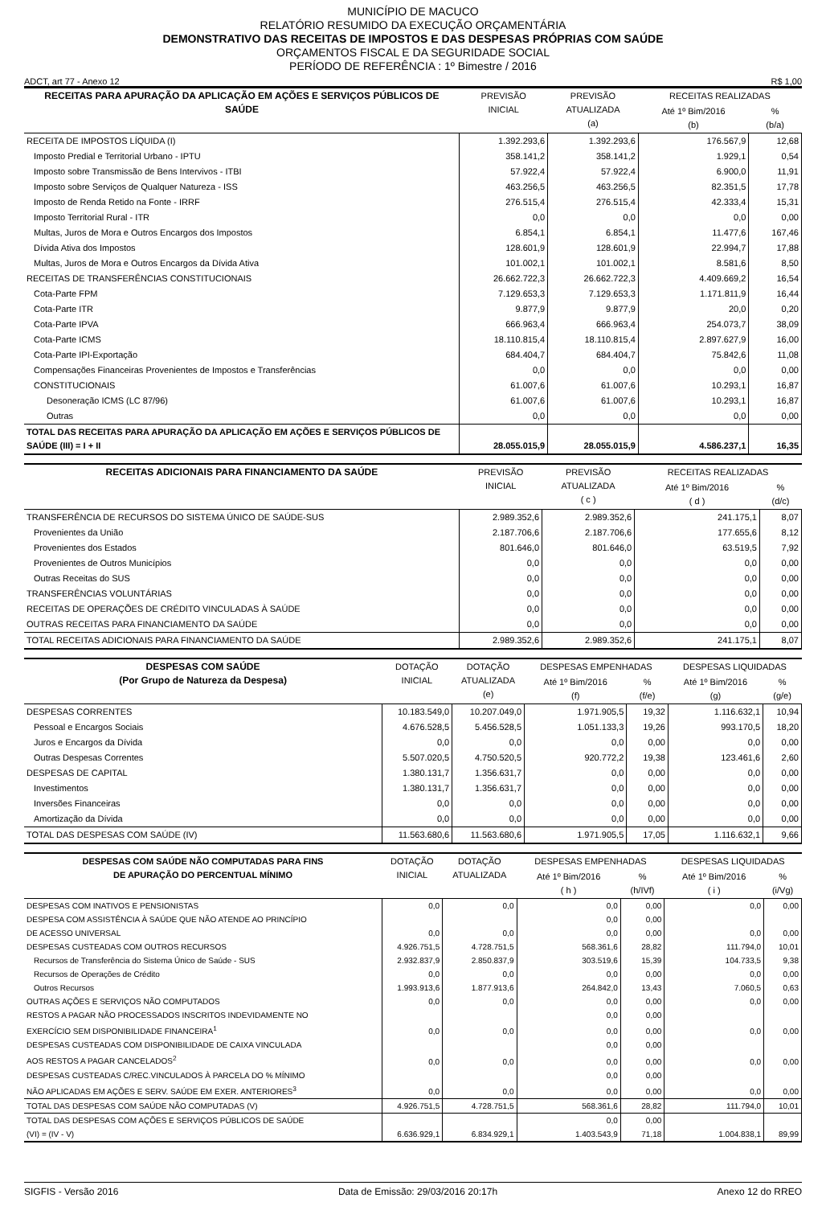MUNICÍPIO DE MACUCO
RELATÓRIO RESUMIDO DA EXECUÇÃO ORÇAMENTÁRIA
DEMONSTRATIVO DAS RECEITAS DE IMPOSTOS E DAS DESPESAS PRÓPRIAS COM SAÚDE
ORÇAMENTOS FISCAL E DA SEGURIDADE SOCIAL
PERÍODO DE REFERÊNCIA : 1º Bimestre / 2016
ADCT, art 77 - Anexo 12 R$ 1,00
| RECEITAS PARA APURAÇÃO DA APLICAÇÃO EM AÇÕES E SERVIÇOS PÚBLICOS DE SAÚDE | PREVISÃO INICIAL | PREVISÃO ATUALIZADA (a) | RECEITAS REALIZADAS | |
| --- | --- | --- | --- | --- |
| | | | Até 1º Bim/2016 (b) | % (b/a) |
| RECEITA DE IMPOSTOS LÍQUIDA (I) | 1.392.293,6 | 1.392.293,6 | 176.567,9 | 12,68 |
| Imposto Predial e Territorial Urbano - IPTU | 358.141,2 | 358.141,2 | 1.929,1 | 0,54 |
| Imposto sobre Transmissão de Bens Intervivos - ITBI | 57.922,4 | 57.922,4 | 6.900,0 | 11,91 |
| Imposto sobre Serviços de Qualquer Natureza - ISS | 463.256,5 | 463.256,5 | 82.351,5 | 17,78 |
| Imposto de Renda Retido na Fonte - IRRF | 276.515,4 | 276.515,4 | 42.333,4 | 15,31 |
| Imposto Territorial Rural - ITR | 0,0 | 0,0 | 0,0 | 0,00 |
| Multas, Juros de Mora e Outros Encargos dos Impostos | 6.854,1 | 6.854,1 | 11.477,6 | 167,46 |
| Dívida Ativa dos Impostos | 128.601,9 | 128.601,9 | 22.994,7 | 17,88 |
| Multas, Juros de Mora e Outros Encargos da Dívida Ativa | 101.002,1 | 101.002,1 | 8.581,6 | 8,50 |
| RECEITAS DE TRANSFERÊNCIAS CONSTITUCIONAIS | 26.662.722,3 | 26.662.722,3 | 4.409.669,2 | 16,54 |
| Cota-Parte FPM | 7.129.653,3 | 7.129.653,3 | 1.171.811,9 | 16,44 |
| Cota-Parte ITR | 9.877,9 | 9.877,9 | 20,0 | 0,20 |
| Cota-Parte IPVA | 666.963,4 | 666.963,4 | 254.073,7 | 38,09 |
| Cota-Parte ICMS | 18.110.815,4 | 18.110.815,4 | 2.897.627,9 | 16,00 |
| Cota-Parte IPI-Exportação | 684.404,7 | 684.404,7 | 75.842,6 | 11,08 |
| Compensações Financeiras Provenientes de Impostos e Transferências | 0,0 | 0,0 | 0,0 | 0,00 |
| CONSTITUCIONAIS | 61.007,6 | 61.007,6 | 10.293,1 | 16,87 |
| Desoneração ICMS (LC 87/96) | 61.007,6 | 61.007,6 | 10.293,1 | 16,87 |
| Outras | 0,0 | 0,0 | 0,0 | 0,00 |
| TOTAL DAS RECEITAS PARA APURAÇÃO DA APLICAÇÃO EM AÇÕES E SERVIÇOS PÚBLICOS DE SAÚDE (III) = I + II | 28.055.015,9 | 28.055.015,9 | 4.586.237,1 | 16,35 |
| RECEITAS ADICIONAIS PARA FINANCIAMENTO DA SAÚDE | PREVISÃO INICIAL | PREVISÃO ATUALIZADA ( c ) | RECEITAS REALIZADAS | |
| --- | --- | --- | --- | --- |
| | | | Até 1º Bim/2016 ( d ) | % (d/c) |
| TRANSFERÊNCIA DE RECURSOS DO SISTEMA ÚNICO DE SAÚDE-SUS | 2.989.352,6 | 2.989.352,6 | 241.175,1 | 8,07 |
| Provenientes da União | 2.187.706,6 | 2.187.706,6 | 177.655,6 | 8,12 |
| Provenientes dos Estados | 801.646,0 | 801.646,0 | 63.519,5 | 7,92 |
| Provenientes de Outros Municípios | 0,0 | 0,0 | 0,0 | 0,00 |
| Outras Receitas do SUS | 0,0 | 0,0 | 0,0 | 0,00 |
| TRANSFERÊNCIAS VOLUNTÁRIAS | 0,0 | 0,0 | 0,0 | 0,00 |
| RECEITAS DE OPERAÇÕES DE CRÉDITO VINCULADAS À SAÚDE | 0,0 | 0,0 | 0,0 | 0,00 |
| OUTRAS RECEITAS PARA FINANCIAMENTO DA SAÚDE | 0,0 | 0,0 | 0,0 | 0,00 |
| TOTAL RECEITAS ADICIONAIS PARA FINANCIAMENTO DA SAÚDE | 2.989.352,6 | 2.989.352,6 | 241.175,1 | 8,07 |
| DESPESAS COM SAÚDE (Por Grupo de Natureza da Despesa) | DOTAÇÃO INICIAL | DOTAÇÃO ATUALIZADA (e) | DESPESAS EMPENHADAS | | DESPESAS LIQUIDADAS | |
| --- | --- | --- | --- | --- | --- | --- |
| | | | Até 1º Bim/2016 (f) | % (f/e) | Até 1º Bim/2016 (g) | % (g/e) |
| DESPESAS CORRENTES | 10.183.549,0 | 10.207.049,0 | 1.971.905,5 | 19,32 | 1.116.632,1 | 10,94 |
| Pessoal e Encargos Sociais | 4.676.528,5 | 5.456.528,5 | 1.051.133,3 | 19,26 | 993.170,5 | 18,20 |
| Juros e Encargos da Dívida | 0,0 | 0,0 | 0,0 | 0,00 | 0,0 | 0,00 |
| Outras Despesas Correntes | 5.507.020,5 | 4.750.520,5 | 920.772,2 | 19,38 | 123.461,6 | 2,60 |
| DESPESAS DE CAPITAL | 1.380.131,7 | 1.356.631,7 | 0,0 | 0,00 | 0,0 | 0,00 |
| Investimentos | 1.380.131,7 | 1.356.631,7 | 0,0 | 0,00 | 0,0 | 0,00 |
| Inversões Financeiras | 0,0 | 0,0 | 0,0 | 0,00 | 0,0 | 0,00 |
| Amortização da Dívida | 0,0 | 0,0 | 0,0 | 0,00 | 0,0 | 0,00 |
| TOTAL DAS DESPESAS COM SAÚDE (IV) | 11.563.680,6 | 11.563.680,6 | 1.971.905,5 | 17,05 | 1.116.632,1 | 9,66 |
| DESPESAS COM SAÚDE NÃO COMPUTADAS PARA FINS DE APURAÇÃO DO PERCENTUAL MÍNIMO | DOTAÇÃO INICIAL | DOTAÇÃO ATUALIZADA | DESPESAS EMPENHADAS | | DESPESAS LIQUIDADAS | |
| --- | --- | --- | --- | --- | --- | --- |
| | | | Até 1º Bim/2016 ( h ) | % (h/IVf) | Até 1º Bim/2016 ( i ) | % (i/Vg) |
| DESPESAS COM INATIVOS E PENSIONISTAS | 0,0 | 0,0 | 0,0 | 0,00 | 0,0 | 0,00 |
| DESPESA COM ASSISTÊNCIA À SAÚDE QUE NÃO ATENDE AO PRINCÍPIO | | | 0,0 | 0,00 | | |
| DE ACESSO UNIVERSAL | 0,0 | 0,0 | 0,0 | 0,00 | 0,0 | 0,00 |
| DESPESAS CUSTEADAS COM OUTROS RECURSOS | 4.926.751,5 | 4.728.751,5 | 568.361,6 | 28,82 | 111.794,0 | 10,01 |
| Recursos de Transferência do Sistema Único de Saúde - SUS | 2.932.837,9 | 2.850.837,9 | 303.519,6 | 15,39 | 104.733,5 | 9,38 |
| Recursos de Operações de Crédito | 0,0 | 0,0 | 0,0 | 0,00 | 0,0 | 0,00 |
| Outros Recursos | 1.993.913,6 | 1.877.913,6 | 264.842,0 | 13,43 | 7.060,5 | 0,63 |
| OUTRAS AÇÕES E SERVIÇOS NÃO COMPUTADOS | 0,0 | 0,0 | 0,0 | 0,00 | 0,0 | 0,00 |
| RESTOS A PAGAR NÃO PROCESSADOS INSCRITOS INDEVIDAMENTE NO | | | 0,0 | 0,00 | | |
| EXERCÍCIO SEM DISPONIBILIDADE FINANCEIRA<sup>1</sup> | 0,0 | 0,0 | 0,0 | 0,00 | 0,0 | 0,00 |
| DESPESAS CUSTEADAS COM DISPONIBILIDADE DE CAIXA VINCULADA | | | 0,0 | 0,00 | | |
| AOS RESTOS A PAGAR CANCELADOS<sup>2</sup> | 0,0 | 0,0 | 0,0 | 0,00 | 0,0 | 0,00 |
| DESPESAS CUSTEADAS C/REC.VINCULADOS À PARCELA DO % MÍNIMO | | | 0,0 | 0,00 | | |
| NÃO APLICADAS EM AÇÕES E SERV. SAÚDE EM EXER. ANTERIORES<sup>3</sup> | 0,0 | 0,0 | 0,0 | 0,00 | 0,0 | 0,00 |
| TOTAL DAS DESPESAS COM SAÚDE NÃO COMPUTADAS (V) | 4.926.751,5 | 4.728.751,5 | 568.361,6 | 28,82 | 111.794,0 | 10,01 |
| TOTAL DAS DESPESAS COM AÇÕES E SERVIÇOS PÚBLICOS DE SAÚDE | | | 0,0 | 0,00 | | |
| (VI) = (IV - V) | 6.636.929,1 | 6.834.929,1 | 1.403.543,9 | 71,18 | 1.004.838,1 | 89,99 |
SIGFIS - Versão 2016 Data de Emissão: 29/03/2016 20:17h Anexo 12 do RREO